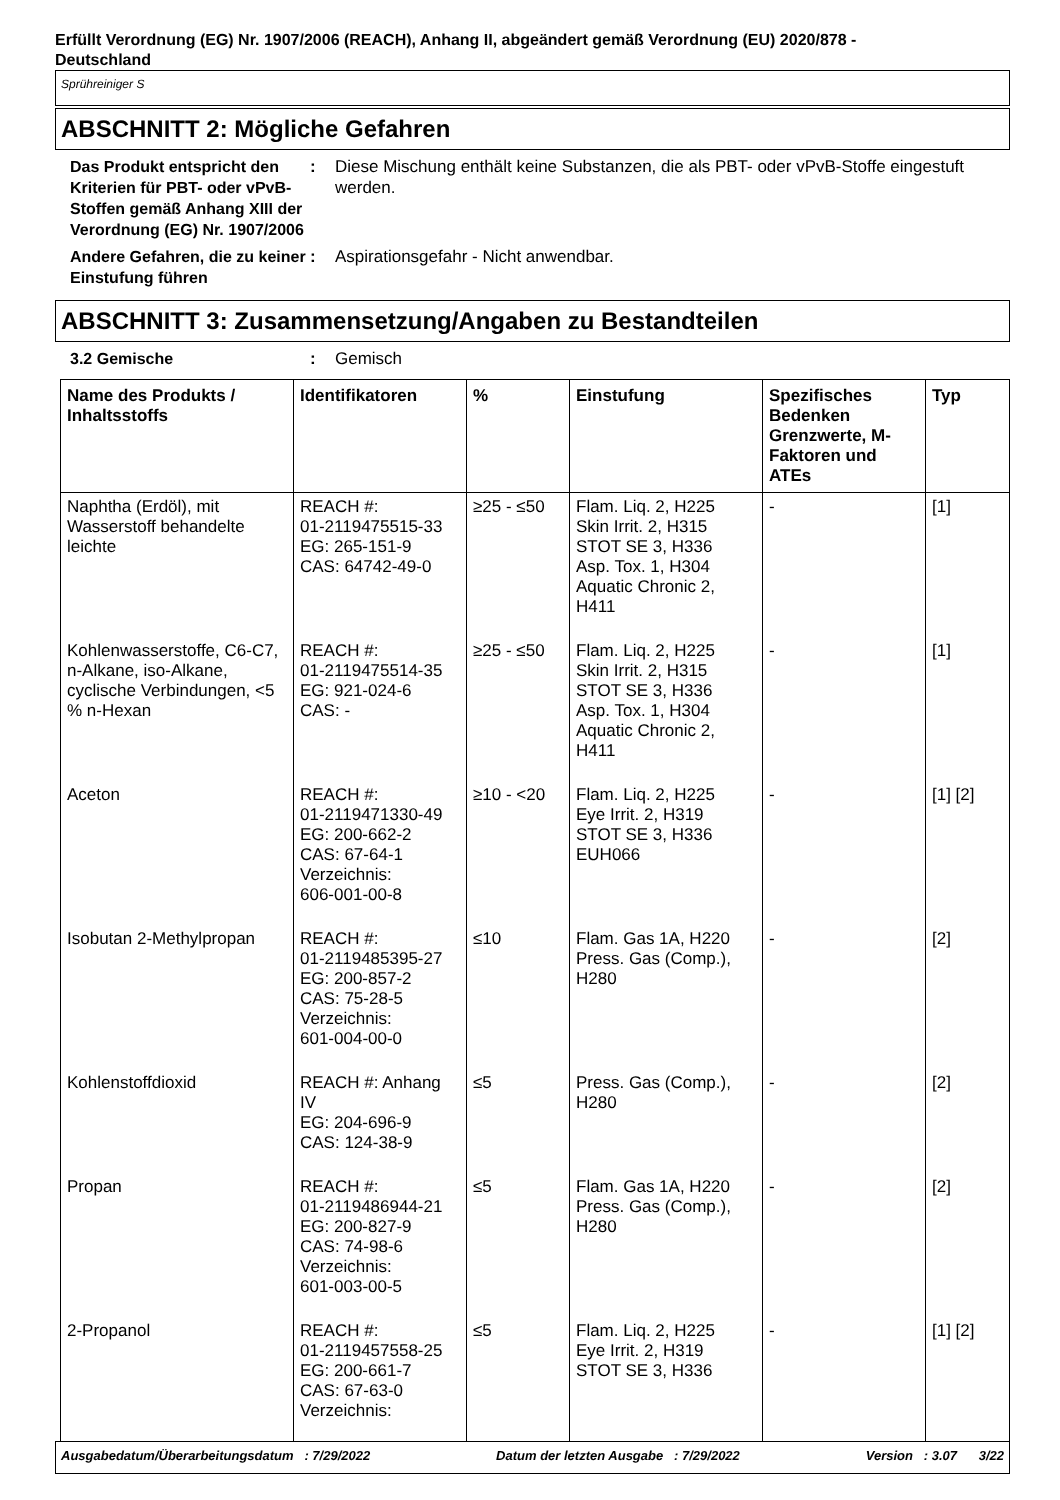Erfüllt Verordnung (EG) Nr. 1907/2006 (REACH), Anhang II, abgeändert gemäß Verordnung (EU) 2020/878 -
Deutschland
Sprühreiniger S
ABSCHNITT 2: Mögliche Gefahren
Das Produkt entspricht den Kriterien für PBT- oder vPvB-Stoffen gemäß Anhang XIII der Verordnung (EG) Nr. 1907/2006
: Diese Mischung enthält keine Substanzen, die als PBT- oder vPvB-Stoffe eingestuft werden.
Andere Gefahren, die zu keiner Einstufung führen
: Aspirationsgefahr - Nicht anwendbar.
ABSCHNITT 3: Zusammensetzung/Angaben zu Bestandteilen
3.2 Gemische : Gemisch
| Name des Produkts / Inhaltsstoffs | Identifikatoren | % | Einstufung | Spezifisches Bedenken Grenzwerte, M-Faktoren und ATEs | Typ |
| --- | --- | --- | --- | --- | --- |
| Naphtha (Erdöl), mit Wasserstoff behandelte leichte | REACH #: 01-2119475515-33 EG: 265-151-9 CAS: 64742-49-0 | ≥25 - ≤50 | Flam. Liq. 2, H225 Skin Irrit. 2, H315 STOT SE 3, H336 Asp. Tox. 1, H304 Aquatic Chronic 2, H411 | - | [1] |
| Kohlenwasserstoffe, C6-C7, n-Alkane, iso-Alkane, cyclische Verbindungen, <5 % n-Hexan | REACH #: 01-2119475514-35 EG: 921-024-6 CAS: - | ≥25 - ≤50 | Flam. Liq. 2, H225 Skin Irrit. 2, H315 STOT SE 3, H336 Asp. Tox. 1, H304 Aquatic Chronic 2, H411 | - | [1] |
| Aceton | REACH #: 01-2119471330-49 EG: 200-662-2 CAS: 67-64-1 Verzeichnis: 606-001-00-8 | ≥10 - <20 | Flam. Liq. 2, H225 Eye Irrit. 2, H319 STOT SE 3, H336 EUH066 | - | [1] [2] |
| Isobutan 2-Methylpropan | REACH #: 01-2119485395-27 EG: 200-857-2 CAS: 75-28-5 Verzeichnis: 601-004-00-0 | ≤10 | Flam. Gas 1A, H220 Press. Gas (Comp.), H280 | - | [2] |
| Kohlenstoffdioxid | REACH #: Anhang IV EG: 204-696-9 CAS: 124-38-9 | ≤5 | Press. Gas (Comp.), H280 | - | [2] |
| Propan | REACH #: 01-2119486944-21 EG: 200-827-9 CAS: 74-98-6 Verzeichnis: 601-003-00-5 | ≤5 | Flam. Gas 1A, H220 Press. Gas (Comp.), H280 | - | [2] |
| 2-Propanol | REACH #: 01-2119457558-25 EG: 200-661-7 CAS: 67-63-0 Verzeichnis: | ≤5 | Flam. Liq. 2, H225 Eye Irrit. 2, H319 STOT SE 3, H336 | - | [1] [2] |
Ausgabedatum/Überarbeitungsdatum : 7/29/2022 Datum der letzten Ausgabe : 7/29/2022 Version : 3.07 3/22